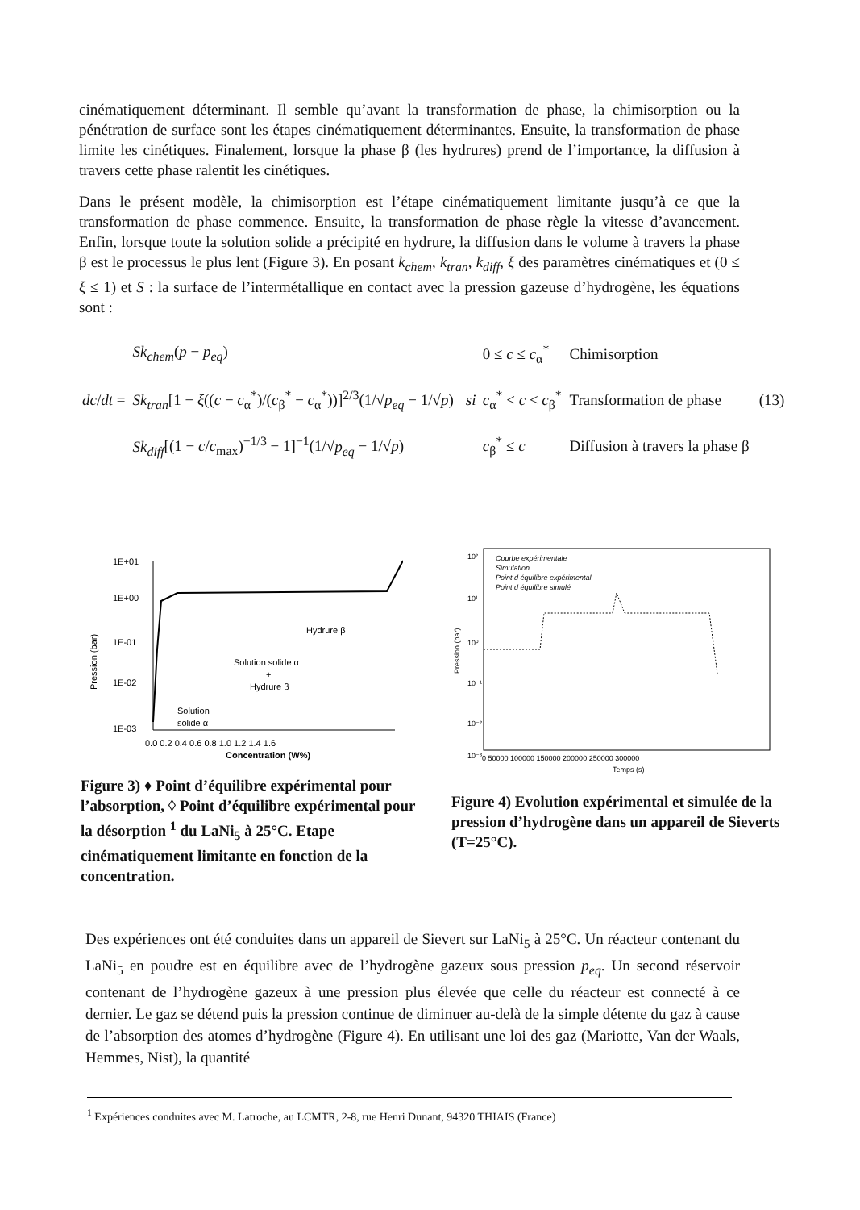cinématiquement déterminant. Il semble qu’avant la transformation de phase, la chimisorption ou la pénétration de surface sont les étapes cinématiquement déterminantes. Ensuite, la transformation de phase limite les cinétiques. Finalement, lorsque la phase β (les hydrures) prend de l’importance, la diffusion à travers cette phase ralentit les cinétiques.
Dans le présent modèle, la chimisorption est l’étape cinématiquement limitante jusqu’à ce que la transformation de phase commence. Ensuite, la transformation de phase règle la vitesse d’avancement. Enfin, lorsque toute la solution solide a précipité en hydrure, la diffusion dans le volume à travers la phase β est le processus le plus lent (Figure 3). En posant k<sub>chem</sub>, k<sub>tran</sub>, k<sub>diff</sub>, ξ des paramètres cinématiques et (0 ≤ ξ ≤ 1) et S : la surface de l’intermétallique en contact avec la pression gazeuse d’hydrogène, les équations sont :
| dc / dt = | Sk<sub>chem</sub> ( p − p<sub>eq</sub> ) | | 0 ≤ c ≤ c<sub>α</sub><sup>*</sup> | Chimisorption | (13) |
| | Sk<sub>tran</sub> [1 − ξ (( c − c<sub>α</sub><sup>*</sup>)/( c<sub>β</sub><sup>*</sup> − c<sub>α</sub><sup>*</sup>))]<sup>2/3</sup>(1/√ p<sub>eq</sub> − 1/√ p ) | si | c<sub>α</sub><sup>*</sup> < c < c<sub>β</sub><sup>*</sup> | Transformation de phase | |
| | Sk<sub>diff</sub> [(1 − c / c<sub>max</sub>)<sup>−1/3</sup> − 1]<sup>−1</sup>(1/√ p<sub>eq</sub> − 1/√ p ) | | c<sub>β</sub><sup>*</sup> ≤ c | Diffusion à travers la phase β | |
1E+01
1E+00
1E-01
1E-02
1E-03
Hydrure β
Solution solide α
+
Hydrure β
Solution
solide α
0.0 0.2 0.4 0.6 0.8 1.0 1.2 1.4 1.6
Concentration (W%)
Pression (bar)
Figure 3) ♦ Point d’équilibre expérimental pour l’absorption, ◊ Point d’équilibre expérimental pour la désorption <sup>1</sup> du LaNi<sub>5</sub> à 25°C. Etape cinématiquement limitante en fonction de la concentration.
Courbe expérimentale
Simulation
Point d équilibre expérimental
Point d équilibre simulé
10²
10¹
10⁰
10⁻¹
10⁻²
10⁻³
0 50000 100000 150000 200000 250000 300000
Temps (s)
Pression (bar)
Figure 4) Evolution expérimental et simulée de la pression d’hydrogène dans un appareil de Sieverts (T=25°C).
Des expériences ont été conduites dans un appareil de Sievert sur LaNi<sub>5</sub> à 25°C. Un réacteur contenant du LaNi<sub>5</sub> en poudre est en équilibre avec de l’hydrogène gazeux sous pression p<sub>eq</sub>. Un second réservoir contenant de l’hydrogène gazeux à une pression plus élevée que celle du réacteur est connecté à ce dernier. Le gaz se détend puis la pression continue de diminuer au-delà de la simple détente du gaz à cause de l’absorption des atomes d’hydrogène (Figure 4). En utilisant une loi des gaz (Mariotte, Van der Waals, Hemmes, Nist), la quantité
<sup>1</sup> Expériences conduites avec M. Latroche, au LCMTR, 2-8, rue Henri Dunant, 94320 THIAIS (France)